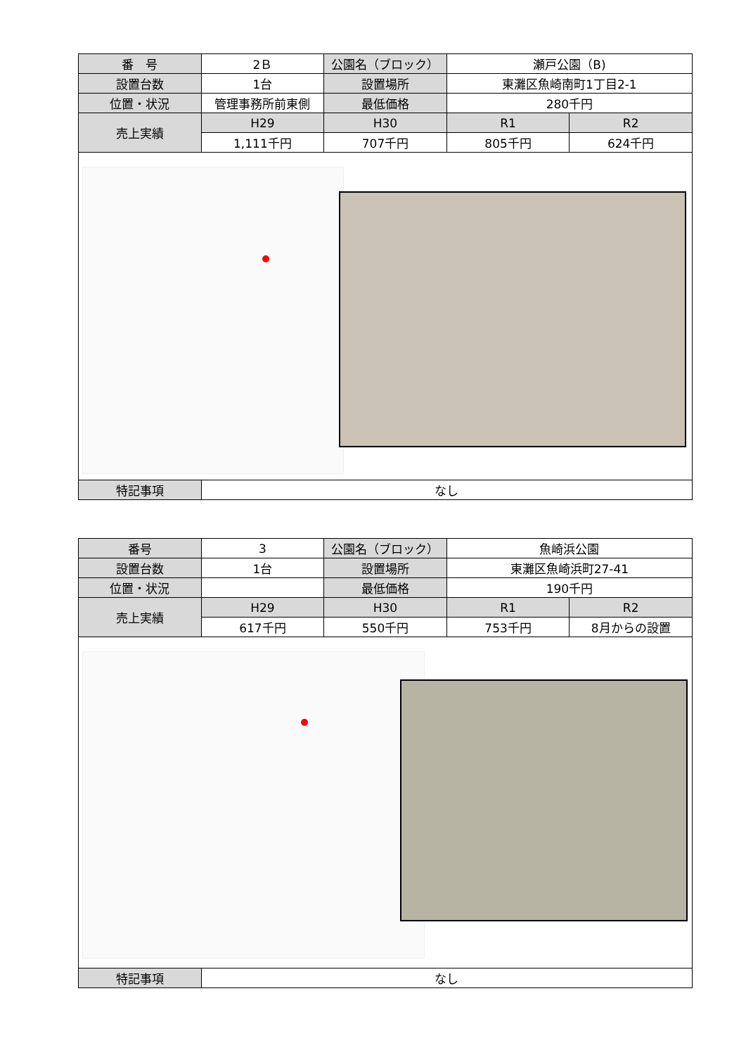| 番 号 | 2Ｂ | 公園名（ブロック） | 瀬戸公園（B) | |
| 設置台数 | 1台 | 設置場所 | 東灘区魚崎南町1丁目2-1 | |
| 位置・状況 | 管理事務所前東側 | 最低価格 | 280千円 | |
| 売上実績 | H29 | H30 | R1 | R2 |
| | 1,111千円 | 707千円 | 805千円 | 624千円 |
| 特記事項 | なし | | | |
| 番号 | 3 | 公園名（ブロック） | 魚崎浜公園 | |
| 設置台数 | 1台 | 設置場所 | 東灘区魚崎浜町27-41 | |
| 位置・状況 | | 最低価格 | 190千円 | |
| 売上実績 | H29 | H30 | R1 | R2 |
| | 617千円 | 550千円 | 753千円 | 8月からの設置 |
| 特記事項 | なし | | | |